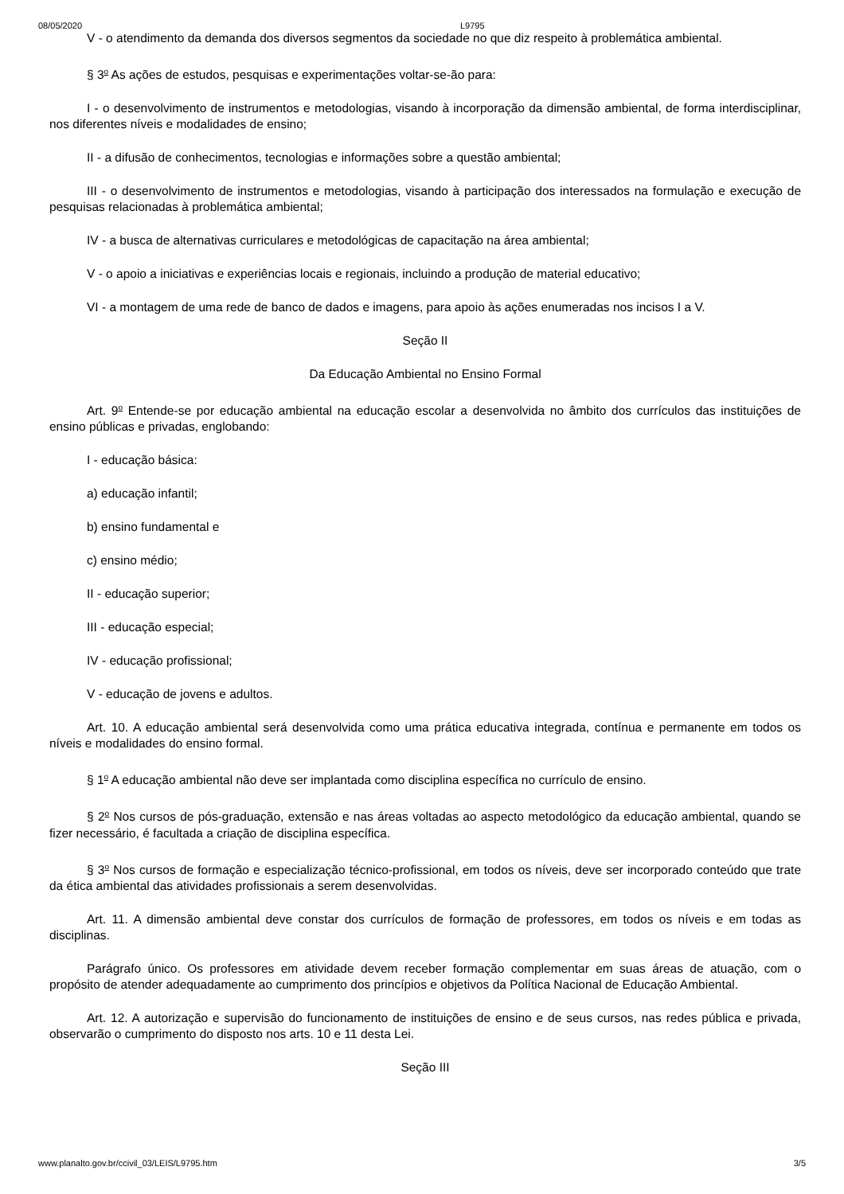08/05/2020 L9795
V - o atendimento da demanda dos diversos segmentos da sociedade no que diz respeito à problemática ambiental.
§ 3<sup>o</sup> As ações de estudos, pesquisas e experimentações voltar-se-ão para:
I - o desenvolvimento de instrumentos e metodologias, visando à incorporação da dimensão ambiental, de forma interdisciplinar, nos diferentes níveis e modalidades de ensino;
II - a difusão de conhecimentos, tecnologias e informações sobre a questão ambiental;
III - o desenvolvimento de instrumentos e metodologias, visando à participação dos interessados na formulação e execução de pesquisas relacionadas à problemática ambiental;
IV - a busca de alternativas curriculares e metodológicas de capacitação na área ambiental;
V - o apoio a iniciativas e experiências locais e regionais, incluindo a produção de material educativo;
VI - a montagem de uma rede de banco de dados e imagens, para apoio às ações enumeradas nos incisos I a V.
Seção II
Da Educação Ambiental no Ensino Formal
Art. 9<sup>o</sup> Entende-se por educação ambiental na educação escolar a desenvolvida no âmbito dos currículos das instituições de ensino públicas e privadas, englobando:
I - educação básica:
a) educação infantil;
b) ensino fundamental e
c) ensino médio;
II - educação superior;
III - educação especial;
IV - educação profissional;
V - educação de jovens e adultos.
Art. 10. A educação ambiental será desenvolvida como uma prática educativa integrada, contínua e permanente em todos os níveis e modalidades do ensino formal.
§ 1<sup>o</sup> A educação ambiental não deve ser implantada como disciplina específica no currículo de ensino.
§ 2<sup>o</sup> Nos cursos de pós-graduação, extensão e nas áreas voltadas ao aspecto metodológico da educação ambiental, quando se fizer necessário, é facultada a criação de disciplina específica.
§ 3<sup>o</sup> Nos cursos de formação e especialização técnico-profissional, em todos os níveis, deve ser incorporado conteúdo que trate da ética ambiental das atividades profissionais a serem desenvolvidas.
Art. 11. A dimensão ambiental deve constar dos currículos de formação de professores, em todos os níveis e em todas as disciplinas.
Parágrafo único. Os professores em atividade devem receber formação complementar em suas áreas de atuação, com o propósito de atender adequadamente ao cumprimento dos princípios e objetivos da Política Nacional de Educação Ambiental.
Art. 12. A autorização e supervisão do funcionamento de instituições de ensino e de seus cursos, nas redes pública e privada, observarão o cumprimento do disposto nos arts. 10 e 11 desta Lei.
Seção III
www.planalto.gov.br/ccivil_03/LEIS/L9795.htm 3/5